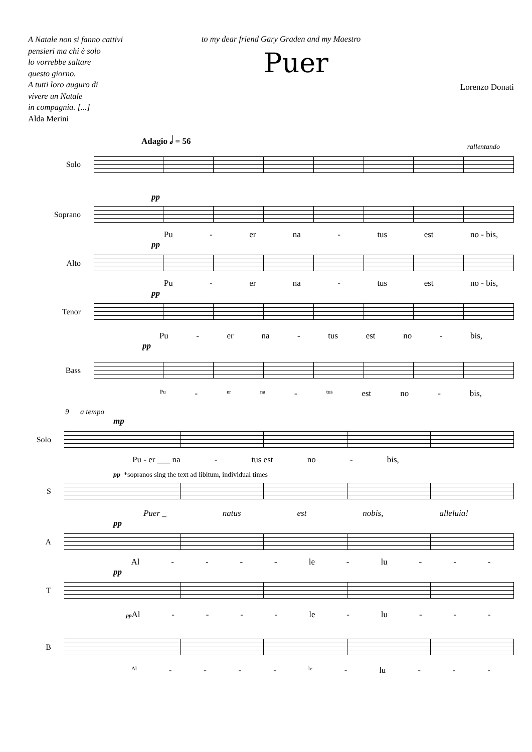A Natale non si fanno cattivi
pensieri ma chi è solo
lo vorrebbe saltare
questo giorno.
A tutti loro auguro di
vivere un Natale
in compagnia. [...]
Alda Merini
to my dear friend Gary Graden and my Maestro
Puer
Lorenzo Donati
Adagio 𝅗𝅥 = 56
rallentando
Solo
pp
Soprano
Pu - er na - tus est no - bis,
pp
Alto
Pu - er na - tus est no - bis,
pp
Tenor
Pu - er na - tus est no - bis,
pp
Bass
Pu - er na - tus est no - bis,
9 a tempo
mp
Solo
Pu - er ___ na - tus est no - bis,
pp *sopranos sing the text ad libitum, individual times
S
Puer _ natus est nobis, alleluia!
pp
A
Al - - - - le - lu - - -
pp
T
pp Al - - - - le - lu - - -
B
Al - - - - le - lu - - -